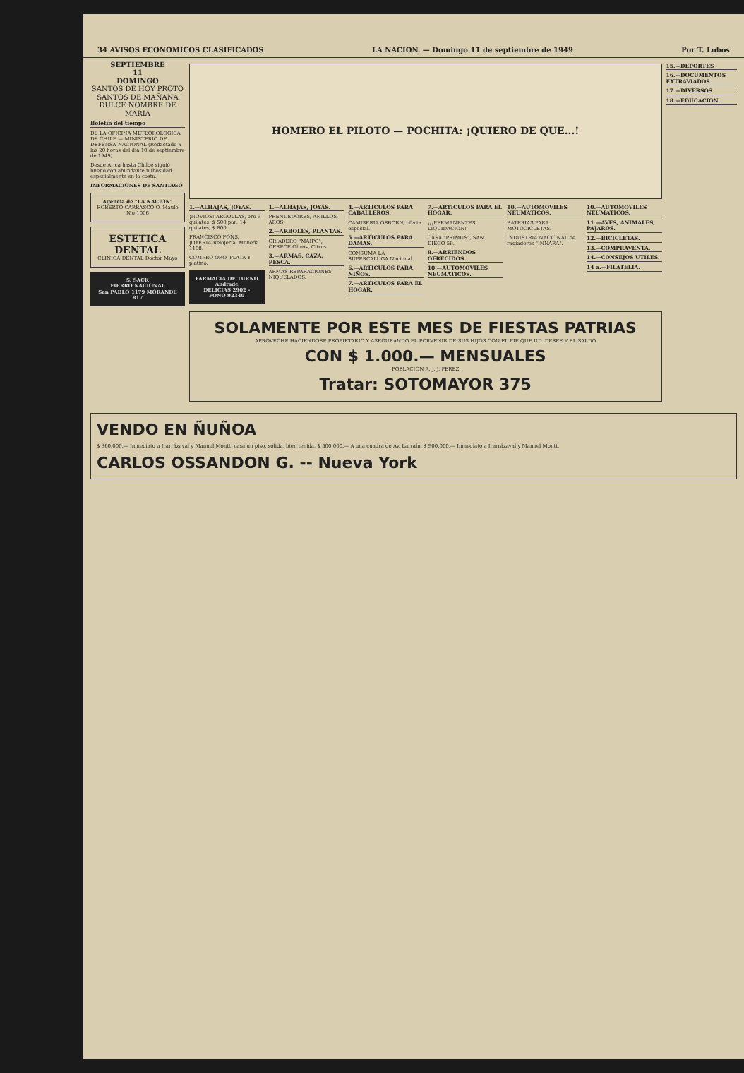34 AVISOS ECONOMICOS CLASIFICADOS LA NACION. — Domingo 11 de septiembre de 1949 Por T. Lobos
SEPTIEMBRE
11
DOMINGO
SANTOS DE HOY PROTO
SANTOS DE MAÑANA DULCE NOMBRE DE MARIA
Boletín del tiempo
DE LA OFICINA METEOROLOGICA DE CHILE — MINISTERIO DE DEFENSA NACIONAL (Redactado a las 20 horas del día 10 de septiembre de 1949)
Desde Arica hasta Chiloé siguió bueno con abundante nubosidad especialmente en la costa.
INFORMACIONES DE SANTIAGO
Agencia de "LA NACION"
ROBERTO CARRASCO O. Maule N.o 1006
ESTETICA DENTAL
CLINICA DENTAL Doctor Mayo
S. SACK
FIERRO NACIONAL
San PABLO 1179 MORANDE 817
HOMERO EL PILOTO — POCHITA: ¡QUIERO DE QUE...!
1.—ALHAJAS, JOYAS.
¡NOVIOS! ARGOLLAS, oro 9 quilates, $ 500 par; 14 quilates, $ 800.
FRANCISCO FONS. JOYERIA-Relojería. Moneda 1168.
COMPRO ORO, PLATA Y platino.
FARMACIA DE TURNO
Andrade
DELICIAS 2902 - FONO 92340
1.—ALHAJAS, JOYAS.
PRENDEDORES, ANILLOS, AROS.
2.—ARBOLES, PLANTAS.
CRIADERO "MAIPO", OFRECE Olivos, Citrus.
3.—ARMAS, CAZA, PESCA.
ARMAS REPARACIONES, NIQUELADOS.
4.—ARTICULOS PARA CABALLEROS.
CAMISERIA OSBORN, oferta especial.
5.—ARTICULOS PARA DAMAS.
CONSUMA LA SUPERCALUGA Nacional.
6.—ARTICULOS PARA NIÑOS.
7.—ARTICULOS PARA EL HOGAR.
7.—ARTICULOS PARA EL HOGAR.
¡¡¡PERMANENTES LIQUIDACION!
CASA "PRIMUS", SAN DIEGO 59.
8.—ARRIENDOS OFRECIDOS.
10.—AUTOMOVILES NEUMATICOS.
10.—AUTOMOVILES NEUMATICOS.
BATERIAS PARA MOTOCICLETAS.
INDUSTRIA NACIONAL de radiadores "INNARA".
10.—AUTOMOVILES NEUMATICOS.
11.—AVES, ANIMALES, PAJAROS.
12.—BICICLETAS.
13.—COMPRAVENTA.
14.—CONSEJOS UTILES.
14 a.—FILATELIA.
SOLAMENTE POR ESTE MES DE FIESTAS PATRIAS
APROVECHE HACIENDOSE PROPIETARIO Y ASEGURANDO EL PORVENIR DE SUS HIJOS CON EL PIE QUE UD. DESEE Y EL SALDO
CON $ 1.000.— MENSUALES
POBLACION A. J. J. PEREZ
Tratar: SOTOMAYOR 375
15.—DEPORTES
16.—DOCUMENTOS EXTRAVIADOS
17.—DIVERSOS
18.—EDUCACION
VENDO EN ÑUÑOA
$ 360.000.— Inmediato a Irarrázaval y Manuel Montt, casa un piso, sólida, bien tenida. $ 500.000.— A una cuadra de Av. Larraín. $ 900.000.— Inmediato a Irarrázaval y Manuel Montt.
CARLOS OSSANDON G. -- Nueva York